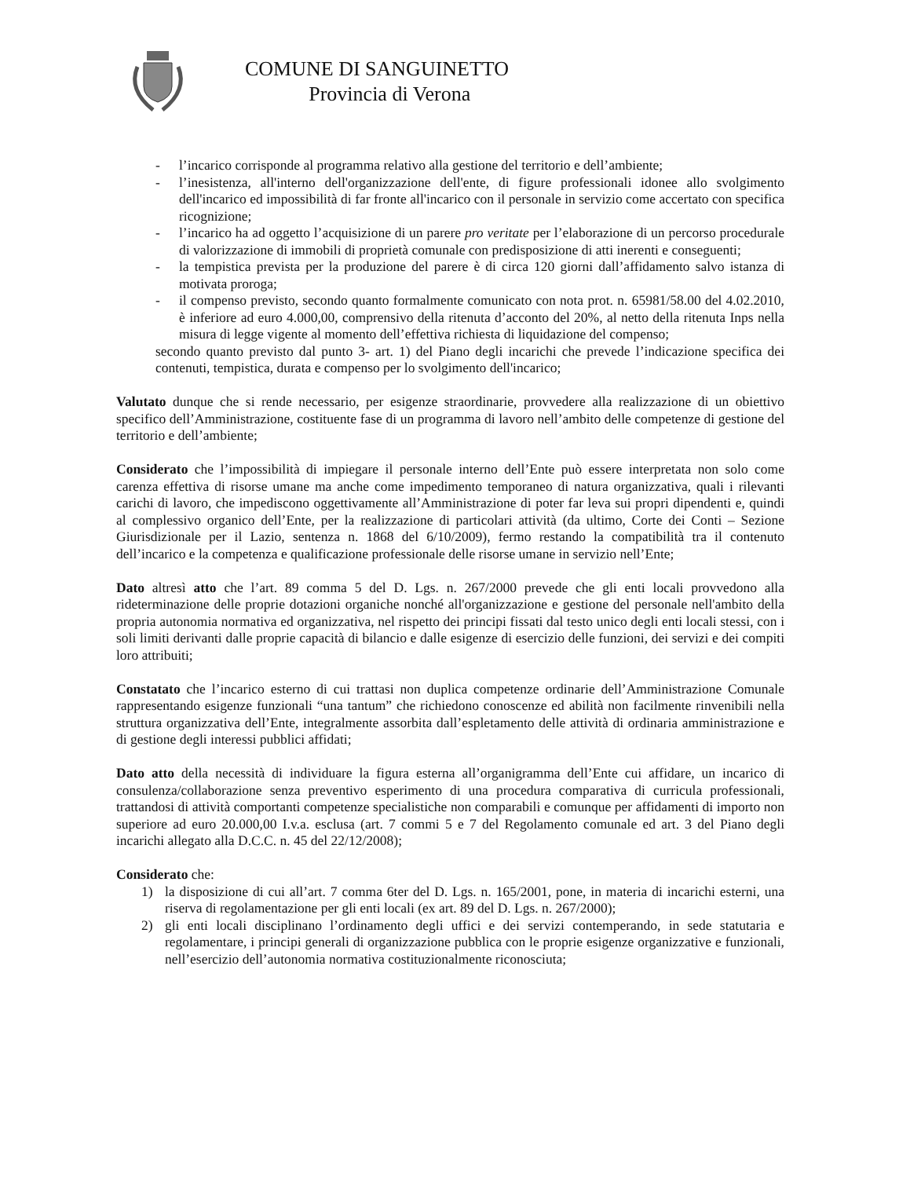COMUNE DI SANGUINETTO
Provincia di Verona
- l’incarico corrisponde al programma relativo alla gestione del territorio e dell’ambiente;
- l’inesistenza, all'interno dell'organizzazione dell'ente, di figure professionali idonee allo svolgimento dell'incarico ed impossibilità di far fronte all'incarico con il personale in servizio come accertato con specifica ricognizione;
- l’incarico ha ad oggetto l’acquisizione di un parere pro veritate per l’elaborazione di un percorso procedurale di valorizzazione di immobili di proprietà comunale con predisposizione di atti inerenti e conseguenti;
- la tempistica prevista per la produzione del parere è di circa 120 giorni dall’affidamento salvo istanza di motivata proroga;
- il compenso previsto, secondo quanto formalmente comunicato con nota prot. n. 65981/58.00 del 4.02.2010, è inferiore ad euro 4.000,00, comprensivo della ritenuta d’acconto del 20%, al netto della ritenuta Inps nella misura di legge vigente al momento dell’effettiva richiesta di liquidazione del compenso;
secondo quanto previsto dal punto 3- art. 1) del Piano degli incarichi che prevede l’indicazione specifica dei contenuti, tempistica, durata e compenso per lo svolgimento dell'incarico;
Valutato dunque che si rende necessario, per esigenze straordinarie, provvedere alla realizzazione di un obiettivo specifico dell’Amministrazione, costituente fase di un programma di lavoro nell’ambito delle competenze di gestione del territorio e dell’ambiente;
Considerato che l’impossibilità di impiegare il personale interno dell’Ente può essere interpretata non solo come carenza effettiva di risorse umane ma anche come impedimento temporaneo di natura organizzativa, quali i rilevanti carichi di lavoro, che impediscono oggettivamente all’Amministrazione di poter far leva sui propri dipendenti e, quindi al complessivo organico dell’Ente, per la realizzazione di particolari attività (da ultimo, Corte dei Conti – Sezione Giurisdizionale per il Lazio, sentenza n. 1868 del 6/10/2009), fermo restando la compatibilità tra il contenuto dell’incarico e la competenza e qualificazione professionale delle risorse umane in servizio nell’Ente;
Dato altresì atto che l’art. 89 comma 5 del D. Lgs. n. 267/2000 prevede che gli enti locali provvedono alla rideterminazione delle proprie dotazioni organiche nonché all'organizzazione e gestione del personale nell'ambito della propria autonomia normativa ed organizzativa, nel rispetto dei principi fissati dal testo unico degli enti locali stessi, con i soli limiti derivanti dalle proprie capacità di bilancio e dalle esigenze di esercizio delle funzioni, dei servizi e dei compiti loro attribuiti;
Constatato che l’incarico esterno di cui trattasi non duplica competenze ordinarie dell’Amministrazione Comunale rappresentando esigenze funzionali “una tantum” che richiedono conoscenze ed abilità non facilmente rinvenibili nella struttura organizzativa dell’Ente, integralmente assorbita dall’espletamento delle attività di ordinaria amministrazione e di gestione degli interessi pubblici affidati;
Dato atto della necessità di individuare la figura esterna all’organigramma dell’Ente cui affidare, un incarico di consulenza/collaborazione senza preventivo esperimento di una procedura comparativa di curricula professionali, trattandosi di attività comportanti competenze specialistiche non comparabili e comunque per affidamenti di importo non superiore ad euro 20.000,00 I.v.a. esclusa (art. 7 commi 5 e 7 del Regolamento comunale ed art. 3 del Piano degli incarichi allegato alla D.C.C. n. 45 del 22/12/2008);
Considerato che:
1) la disposizione di cui all’art. 7 comma 6ter del D. Lgs. n. 165/2001, pone, in materia di incarichi esterni, una riserva di regolamentazione per gli enti locali (ex art. 89 del D. Lgs. n. 267/2000);
2) gli enti locali disciplinano l’ordinamento degli uffici e dei servizi contemperando, in sede statutaria e regolamentare, i principi generali di organizzazione pubblica con le proprie esigenze organizzative e funzionali, nell’esercizio dell’autonomia normativa costituzionalmente riconosciuta;